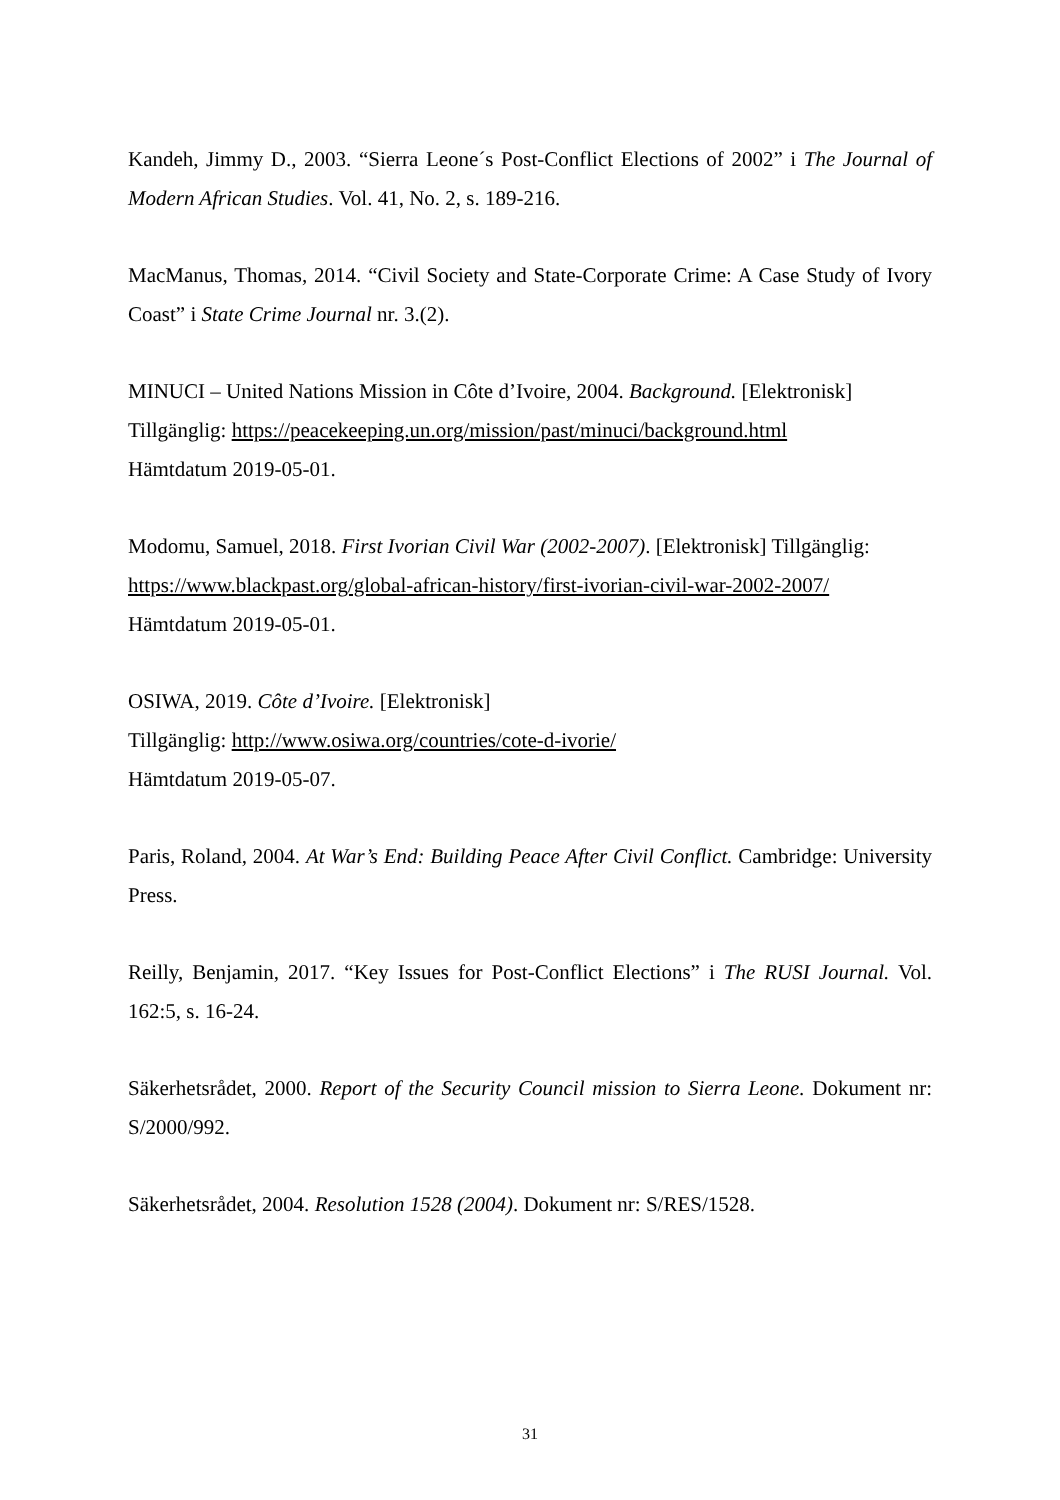Kandeh, Jimmy D., 2003. “Sierra Leone´s Post-Conflict Elections of 2002” i The Journal of Modern African Studies. Vol. 41, No. 2, s. 189-216.
MacManus, Thomas, 2014. “Civil Society and State-Corporate Crime: A Case Study of Ivory Coast” i State Crime Journal nr. 3.(2).
MINUCI – United Nations Mission in Côte d’Ivoire, 2004. Background. [Elektronisk]
Tillgänglig: https://peacekeeping.un.org/mission/past/minuci/background.html
Hämtdatum 2019-05-01.
Modomu, Samuel, 2018. First Ivorian Civil War (2002-2007). [Elektronisk] Tillgänglig:
https://www.blackpast.org/global-african-history/first-ivorian-civil-war-2002-2007/
Hämtdatum 2019-05-01.
OSIWA, 2019. Côte d’Ivoire. [Elektronisk]
Tillgänglig: http://www.osiwa.org/countries/cote-d-ivorie/
Hämtdatum 2019-05-07.
Paris, Roland, 2004. At War’s End: Building Peace After Civil Conflict. Cambridge: University Press.
Reilly, Benjamin, 2017. “Key Issues for Post-Conflict Elections” i The RUSI Journal. Vol. 162:5, s. 16-24.
Säkerhetsrådet, 2000. Report of the Security Council mission to Sierra Leone. Dokument nr: S/2000/992.
Säkerhetsrådet, 2004. Resolution 1528 (2004). Dokument nr: S/RES/1528.
31